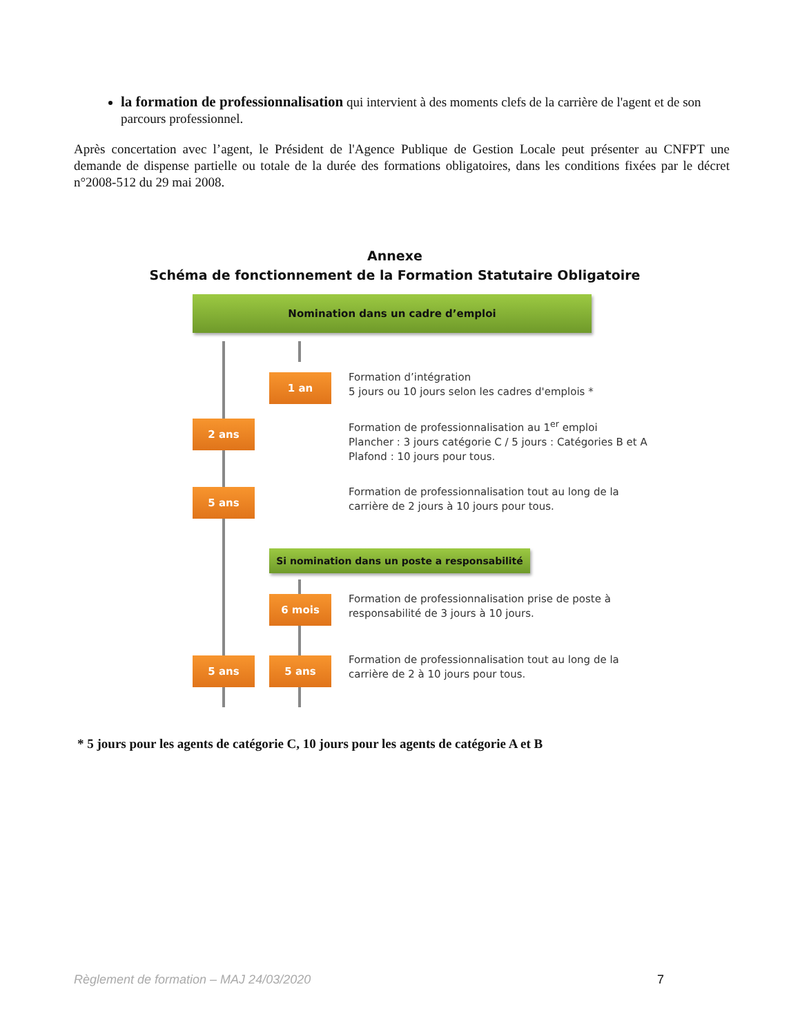la formation de professionnalisation qui intervient à des moments clefs de la carrière de l'agent et de son parcours professionnel.
Après concertation avec l’agent, le Président de l'Agence Publique de Gestion Locale peut présenter au CNFPT une demande de dispense partielle ou totale de la durée des formations obligatoires, dans les conditions fixées par le décret n°2008-512 du 29 mai 2008.
Annexe
Schéma de fonctionnement de la Formation Statutaire Obligatoire
Nomination dans un cadre d’emploi
1 an
Formation d’intégration
5 jours ou 10 jours selon les cadres d'emplois *
2 ans
Formation de professionnalisation au 1<sup>er</sup> emploi
Plancher : 3 jours catégorie C / 5 jours : Catégories B et A
Plafond : 10 jours pour tous.
5 ans
Formation de professionnalisation tout au long de la
carrière de 2 jours à 10 jours pour tous.
Si nomination dans un poste a responsabilité
6 mois
Formation de professionnalisation prise de poste à
responsabilité de 3 jours à 10 jours.
5 ans 5 ans
Formation de professionnalisation tout au long de la
carrière de 2 à 10 jours pour tous.
* 5 jours pour les agents de catégorie C, 10 jours pour les agents de catégorie A et B
Règlement de formation – MAJ 24/03/2020 7